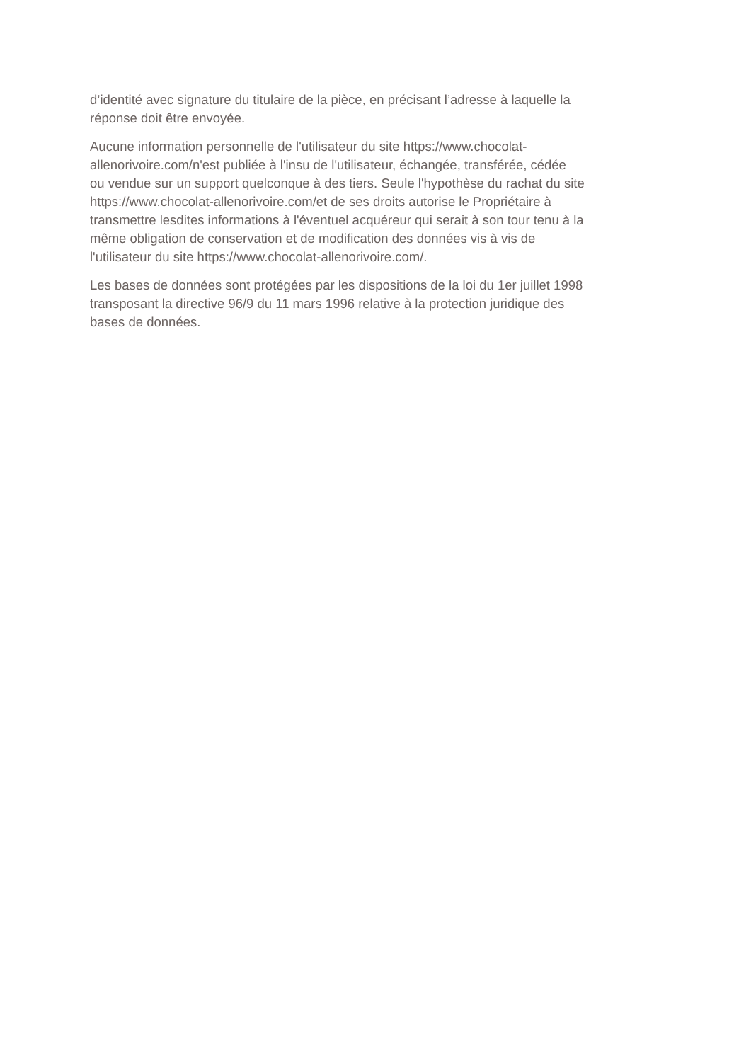d’identité avec signature du titulaire de la pièce, en précisant l’adresse à laquelle la
réponse doit être envoyée.
Aucune information personnelle de l'utilisateur du site https://www.chocolat-
allenorivoire.com/n'est publiée à l'insu de l'utilisateur, échangée, transférée, cédée
ou vendue sur un support quelconque à des tiers. Seule l'hypothèse du rachat du site
https://www.chocolat-allenorivoire.com/et de ses droits autorise le Propriétaire à
transmettre lesdites informations à l'éventuel acquéreur qui serait à son tour tenu à la
même obligation de conservation et de modification des données vis à vis de
l'utilisateur du site https://www.chocolat-allenorivoire.com/.
Les bases de données sont protégées par les dispositions de la loi du 1er juillet 1998
transposant la directive 96/9 du 11 mars 1996 relative à la protection juridique des
bases de données.